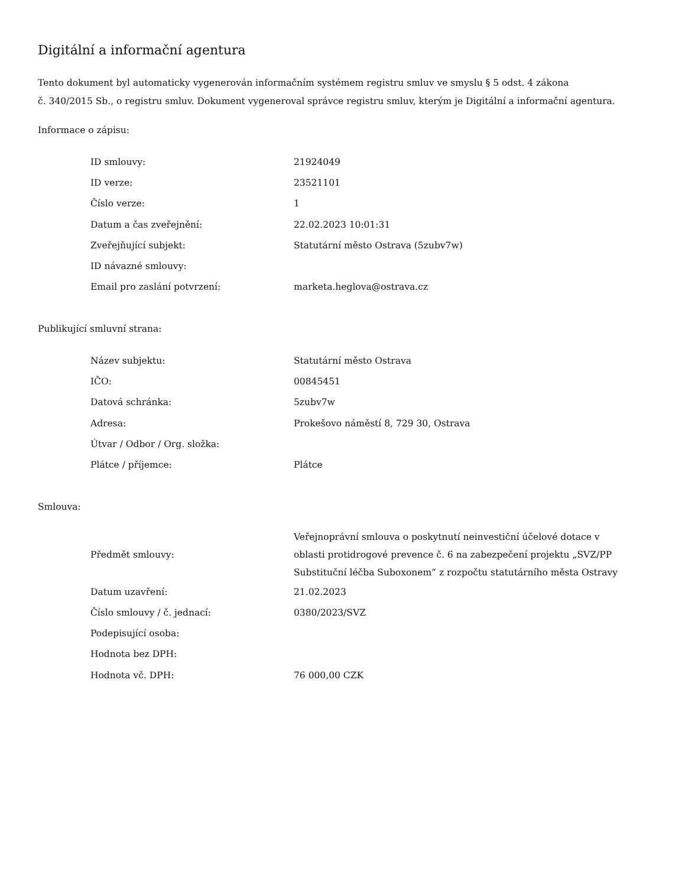Digitální a informační agentura
Tento dokument byl automaticky vygenerován informačním systémem registru smluv ve smyslu § 5 odst. 4 zákona
č. 340/2015 Sb., o registru smluv. Dokument vygeneroval správce registru smluv, kterým je Digitální a informační agentura.
Informace o zápisu:
| ID smlouvy: | 21924049 |
| ID verze: | 23521101 |
| Číslo verze: | 1 |
| Datum a čas zveřejnění: | 22.02.2023 10:01:31 |
| Zveřejňující subjekt: | Statutární město Ostrava (5zubv7w) |
| ID návazné smlouvy: | |
| Email pro zaslání potvrzení: | marketa.heglova@ostrava.cz |
Publikující smluvní strana:
| Název subjektu: | Statutární město Ostrava |
| IČO: | 00845451 |
| Datová schránka: | 5zubv7w |
| Adresa: | Prokešovo náměstí 8, 729 30, Ostrava |
| Útvar / Odbor / Org. složka: | |
| Plátce / příjemce: | Plátce |
Smlouva:
| Předmět smlouvy: | Veřejnoprávní smlouva o poskytnutí neinvestiční účelové dotace v oblasti protidrogové prevence č. 6 na zabezpečení projektu „SVZ/PP Substituční léčba Suboxonem“ z rozpočtu statutárního města Ostravy |
| Datum uzavření: | 21.02.2023 |
| Číslo smlouvy / č. jednací: | 0380/2023/SVZ |
| Podepisující osoba: | |
| Hodnota bez DPH: | |
| Hodnota vč. DPH: | 76 000,00 CZK |